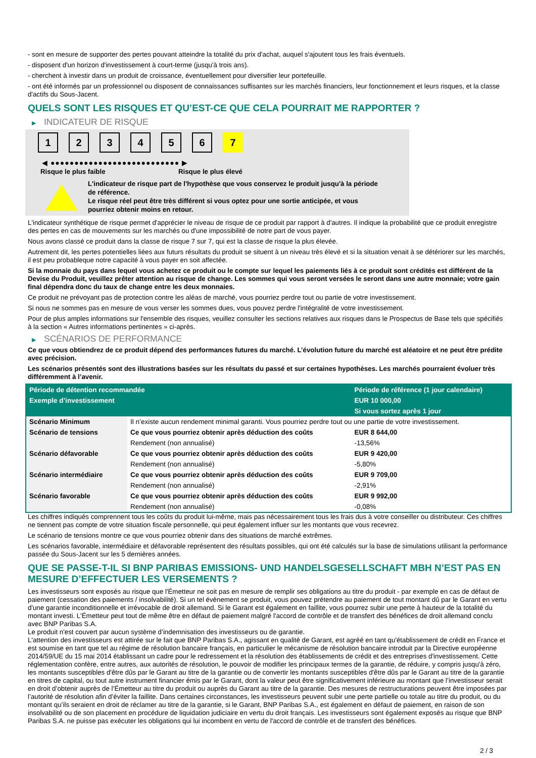- sont en mesure de supporter des pertes pouvant atteindre la totalité du prix d'achat, auquel s'ajoutent tous les frais éventuels.
- disposent d'un horizon d'investissement à court-terme (jusqu'à trois ans).
- cherchent à investir dans un produit de croissance, éventuellement pour diversifier leur portefeuille.
- ont été informés par un professionnel ou disposent de connaissances suffisantes sur les marchés financiers, leur fonctionnement et leurs risques, et la classe d'actifs du Sous-Jacent.
QUELS SONT LES RISQUES ET QU’EST-CE QUE CELA POURRAIT ME RAPPORTER ?
▶ INDICATEUR DE RISQUE
1 2 3 4 5 6 7
◀ ●●●●●●●●●●●●●●●●●●●●●●●●●●● ▶
Risque le plus faible Risque le plus élevé
L'indicateur de risque part de l'hypothèse que vous conservez le produit jusqu'à la période de référence.
Le risque réel peut être très différent si vous optez pour une sortie anticipée, et vous pourriez obtenir moins en retour.
L'indicateur synthétique de risque permet d'apprécier le niveau de risque de ce produit par rapport à d'autres. Il indique la probabilité que ce produit enregistre des pertes en cas de mouvements sur les marchés ou d'une impossibilité de notre part de vous payer.
Nous avons classé ce produit dans la classe de risque 7 sur 7, qui est la classe de risque la plus élevée.
Autrement dit, les pertes potentielles liées aux futurs résultats du produit se situent à un niveau très élevé et si la situation venait à se détériorer sur les marchés, il est peu probableque notre capacité à vous payer en soit affectée.
Si la monnaie du pays dans lequel vous achetez ce produit ou le compte sur lequel les paiements liés à ce produit sont crédités est différent de la Devise du Produit, veuillez prêter attention au risque de change. Les sommes qui vous seront versées le seront dans une autre monnaie; votre gain final dépendra donc du taux de change entre les deux monnaies.
Ce produit ne prévoyant pas de protection contre les aléas de marché, vous pourriez perdre tout ou partie de votre investissement.
Si nous ne sommes pas en mesure de vous verser les sommes dues, vous pouvez perdre l'intégralité de votre investissement.
Pour de plus amples informations sur l'ensemble des risques, veuillez consulter les sections relatives aux risques dans le Prospectus de Base tels que spécifiés à la section « Autres informations pertinentes » ci-après.
▶ SCÉNARIOS DE PERFORMANCE
Ce que vous obtiendrez de ce produit dépend des performances futures du marché. L’évolution future du marché est aléatoire et ne peut être prédite avec précision.
Les scénarios présentés sont des illustrations basées sur les résultats du passé et sur certaines hypothèses. Les marchés pourraient évoluer très différemment à l’avenir.
| Période de détention recommandée | | Période de référence (1 jour calendaire) |
| --- | --- | --- |
| Exemple d’investissement | | EUR 10 000,00 |
| | | Si vous sortez après 1 jour |
| Scénario Minimum | Il n’existe aucun rendement minimal garanti. Vous pourriez perdre tout ou une partie de votre investissement. | |
| Scénario de tensions | Ce que vous pourriez obtenir après déduction des coûts | EUR 8 644,00 |
| | Rendement (non annualisé) | -13,56% |
| Scénario défavorable | Ce que vous pourriez obtenir après déduction des coûts | EUR 9 420,00 |
| | Rendement (non annualisé) | -5,80% |
| Scénario intermédiaire | Ce que vous pourriez obtenir après déduction des coûts | EUR 9 709,00 |
| | Rendement (non annualisé) | -2,91% |
| Scénario favorable | Ce que vous pourriez obtenir après déduction des coûts | EUR 9 992,00 |
| | Rendement (non annualisé) | -0,08% |
Les chiffres indiqués comprennent tous les coûts du produit lui-même, mais pas nécessairement tous les frais dus à votre conseiller ou distributeur. Ces chiffres ne tiennent pas compte de votre situation fiscale personnelle, qui peut également influer sur les montants que vous recevrez.
Le scénario de tensions montre ce que vous pourriez obtenir dans des situations de marché extrêmes.
Les scénarios favorable, intermédiaire et défavorable représentent des résultats possibles, qui ont été calculés sur la base de simulations utilisant la performance passée du Sous-Jacent sur les 5 dernières années.
QUE SE PASSE-T-IL SI BNP PARIBAS EMISSIONS- UND HANDELSGESELLSCHAFT MBH N’EST PAS EN MESURE D’EFFECTUER LES VERSEMENTS ?
Les investisseurs sont exposés au risque que l'Émetteur ne soit pas en mesure de remplir ses obligations au titre du produit - par exemple en cas de défaut de paiement (cessation des paiements / insolvabilité). Si un tel évènement se produit, vous pouvez prétendre au paiement de tout montant dû par le Garant en vertu d'une garantie inconditionnelle et irrévocable de droit allemand. Si le Garant est également en faillite, vous pourrez subir une perte à hauteur de la totalité du montant investi. L'Émetteur peut tout de même être en défaut de paiement malgré l'accord de contrôle et de transfert des bénéfices de droit allemand conclu avec BNP Paribas S.A.
Le produit n'est couvert par aucun système d’indemnisation des investisseurs ou de garantie.
L'attention des investisseurs est attirée sur le fait que BNP Paribas S.A., agissant en qualité de Garant, est agréé en tant qu'établissement de crédit en France et est soumise en tant que tel au régime de résolution bancaire français, en particulier le mécanisme de résolution bancaire introduit par la Directive européenne 2014/59/UE du 15 mai 2014 établissant un cadre pour le redressement et la résolution des établissements de crédit et des entreprises d'investissement. Cette réglementation confère, entre autres, aux autorités de résolution, le pouvoir de modifier les principaux termes de la garantie, de réduire, y compris jusqu'à zéro, les montants susceptibles d'être dûs par le Garant au titre de la garantie ou de convertir les montants susceptibles d'être dûs par le Garant au titre de la garantie en titres de capital, ou tout autre instrument financier émis par le Garant, dont la valeur peut être significativement inférieure au montant que l’investisseur serait en droit d’obtenir auprès de l’Émetteur au titre du produit ou auprès du Garant au titre de la garantie. Des mesures de restructurations peuvent être imposées par l’autorité de résolution afin d’éviter la faillite. Dans certaines circonstances, les investisseurs peuvent subir une perte partielle ou totale au titre du produit, ou du montant qu’ils seraient en droit de réclamer au titre de la garantie, si le Garant, BNP Paribas S.A., est également en défaut de paiement, en raison de son insolvabilité ou de son placement en procédure de liquidation judiciaire en vertu du droit français. Les investisseurs sont également exposés au risque que BNP Paribas S.A. ne puisse pas exécuter les obligations qui lui incombent en vertu de l'accord de contrôle et de transfert des bénéfices.
2 / 3